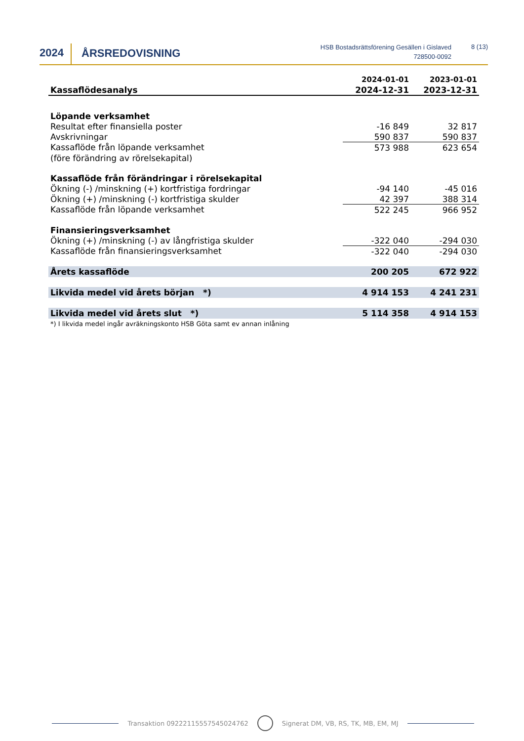2024
ÅRSREDOVISNING
HSB Bostadsrättsförening Gesällen i Gislaved
728500-0092
8 (13)
| | 2024-01-01 | 2023-01-01 |
| --- | --- | --- |
| Kassaflödesanalys | 2024-12-31 | 2023-12-31 |
| Löpande verksamhet | | |
| Resultat efter finansiella poster | -16 849 | 32 817 |
| Avskrivningar | 590 837 | 590 837 |
| Kassaflöde från löpande verksamhet | 573 988 | 623 654 |
| (före förändring av rörelsekapital) | | |
| Kassaflöde från förändringar i rörelsekapital | | |
| Ökning (-) /minskning (+) kortfristiga fordringar | -94 140 | -45 016 |
| Ökning (+) /minskning (-) kortfristiga skulder | 42 397 | 388 314 |
| Kassaflöde från löpande verksamhet | 522 245 | 966 952 |
| Finansieringsverksamhet | | |
| Ökning (+) /minskning (-) av långfristiga skulder | -322 040 | -294 030 |
| Kassaflöde från finansieringsverksamhet | -322 040 | -294 030 |
| Årets kassaflöde | 200 205 | 672 922 |
| Likvida medel vid årets början *) | 4 914 153 | 4 241 231 |
| Likvida medel vid årets slut *) | 5 114 358 | 4 914 153 |
| *) I likvida medel ingår avräkningskonto HSB Göta samt ev annan inlåning | | |
Transaktion 09222115557545024762 Signerat DM, VB, RS, TK, MB, EM, MJ